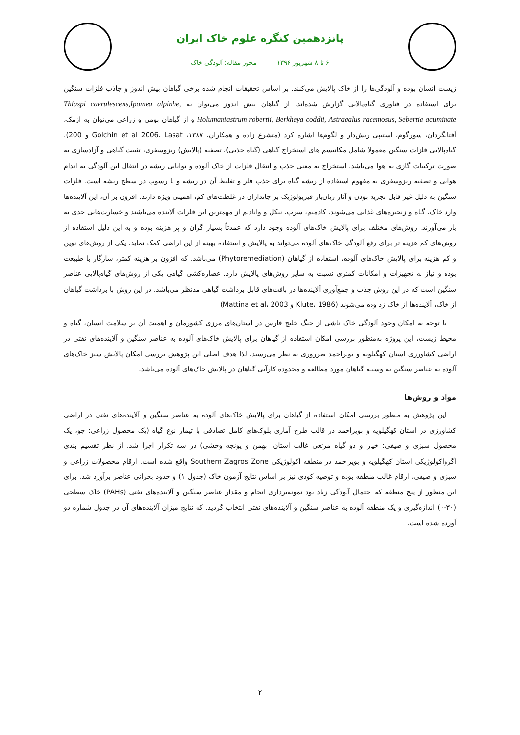پانزدهمین کنگره علوم خاک ایران
۶ تا ۸ شهریور ۱۳۹۶ محور مقاله: آلودگی خاک
زیست انسان بوده و آلودگی‌ها را از خاک پالایش می‌کنند. بر اساس تحقیقات انجام شده برخی گیاهان بیش اندوز و جاذب فلزات سنگین برای استفاده در فناوری گیاه‌پالایی گزارش شده‌اند. از گیاهان بیش اندوز می‌توان به Thlaspi caerulescens,Ipomea alpinhe, Holumaniastrum robertii, Berkheya coddii, Astragalus racemosus, Sebertia acuminate و از گیاهان بومی و زراعی می‌توان به ازمک، آفتابگردان، سورگوم، استیپی ریش‌دار و لگوم‌ها اشاره کرد (متشرع زاده و همکاران، ۱۳۸۷، Golchin et al 2006، Lasat و 200). گیاه‌پالایی فلزات سنگین معمولا شامل مکانیسم های استخراج گیاهی (گیاه جذبی)، تصفیه (پالایش) ریزوسفری، تثبیت گیاهی و آزادسازی به صورت ترکیبات گازی به هوا می‌باشد. استخراج به معنی جذب و انتقال فلزات از خاک آلوده و توانایی ریشه در انتقال این آلودگی به اندام هوایی و تصفیه ریزوسفری به مفهوم استفاده از ریشه گیاه برای جذب فلز و تغلیظ آن در ریشه و یا رسوب در سطح ریشه است. فلزات سنگین به دلیل غیر قابل تجزیه بودن و آثار زیان‌بار فیزیولوژیک بر جانداران در غلظت‌های کم، اهمیتی ویژه دارند. افزون بر آن، این آلاینده‌ها وارد خاک، گیاه و زنجیره‌های غذایی می‌شوند. کادمیم، سرب، نیکل و وانادیم از مهمترین این فلزات آلاینده می‌باشند و خسارت‌هایی جدی به بار می‌آورند. روش‌های مختلف برای پالایش خاک‌های آلوده وجود دارد که عمدتاً بسیار گران و پر هزینه بوده و به این دلیل استفاده از روش‌های کم هزینه تر برای رفع آلودگی خاک‌های آلوده می‌تواند به پالایش و استفاده بهینه از این اراضی کمک نماید. یکی از روش‌های نوین و کم هزینه برای پالایش خاک‌های آلوده، استفاده از گیاهان (Phytoremediation) می‌باشد. که افزون بر هزینه کمتر، سازگار با طبیعت بوده و نیاز به تجهیزات و امکانات کمتری نسبت به سایر روش‌های پالایش دارد. عصاره‌کشی گیاهی یکی از روش‌های گیاه‌پالایی عناصر سنگین است که در این روش جذب و جمع‌آوری آلاینده‌ها در بافت‌های قابل برداشت گیاهی مدنظر می‌باشد. در این روش با برداشت گیاهان از خاک، آلاینده‌ها از خاک زد وده می‌شوند (Klute، 1986 و Mattina et al، 2003)
با توجه به امکان وجود آلودگی خاک ناشی از جنگ خلیج فارس در استان‌های مرزی کشورمان و اهمیت آن بر سلامت انسان، گیاه و محیط زیست، این پروژه به‌منظور بررسی امکان استفاده از گیاهان برای پالایش خاک‌های آلوده به عناصر سنگین و آلاینده‌های نفتی در اراضی کشاورزی استان کهگیلویه و بویراحمد ضرروری به نظر می‌رسید. لذا هدف اصلی این پژوهش بررسی امکان پالایش سبز خاک‌های آلوده به عناصر سنگین به وسیله گیاهان مورد مطالعه و محدوده کارآیی گیاهان در پالایش خاک‌های آلوده می‌باشد.
مواد و روش‌ها
این پژوهش به منظور بررسی امکان استفاده از گیاهان برای پالایش خاک‌های آلوده به عناصر سنگین و آلاینده‌های نفتی در اراضی کشاورزی در استان کهگیلویه و بویراحمد در قالب طرح آماری بلوک‌های کامل تصادفی با تیمار نوع گیاه (یک محصول زراعی: جو، یک محصول سبزی و صیفی: خیار و دو گیاه مرتعی غالب استان: بهمن و یونجه وحشی) در سه تکرار اجرا شد. از نظر تقسیم بندی اگرواکولوژیکی استان کهگیلویه و بویراحمد در منطقه اکولوژیکی Southem Zagros Zone واقع شده است. ارقام محصولات زراعی و سبزی و صیفی، ارقام غالب منطقه بوده و توصیه کودی نیز بر اساس نتایج آزمون خاک (جدول ۱) و حدود بحرانی عناصر برآورد شد. برای این منظور از پنج منطقه که احتمال آلودگی زیاد بود نمونه‌برداری انجام و مقدار عناصر سنگین و آلاینده‌های نفتی (PAHs) خاک سطحی (۳۰-۰) اندازه‌گیری و یک منطقه آلوده به عناصر سنگین و آلاینده‌های نفتی انتخاب گردید. که نتایج میزان آلاینده‌های آن در جدول شماره دو آورده شده است.
۲